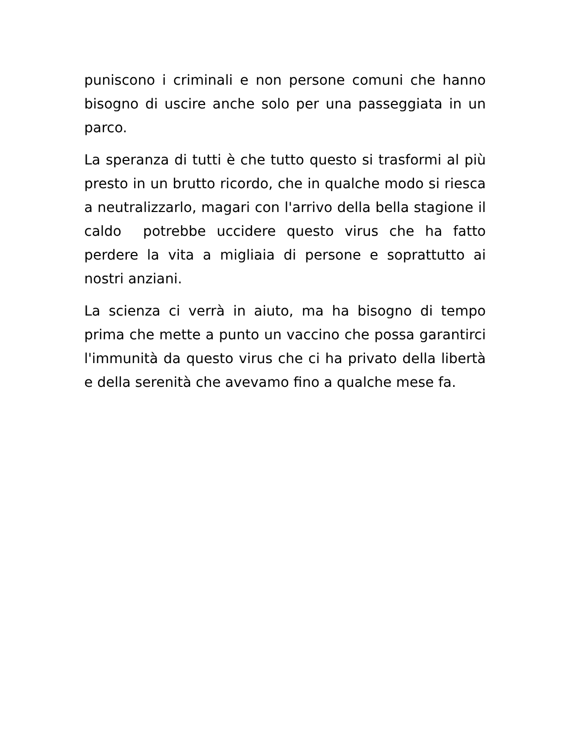puniscono i criminali e non persone comuni che hanno bisogno di uscire anche solo per una passeggiata in un parco.
La speranza di tutti è che tutto questo si trasformi al più presto in un brutto ricordo, che in qualche modo si riesca a neutralizzarlo, magari con l'arrivo della bella stagione il caldo potrebbe uccidere questo virus che ha fatto perdere la vita a migliaia di persone e soprattutto ai nostri anziani.
La scienza ci verrà in aiuto, ma ha bisogno di tempo prima che mette a punto un vaccino che possa garantirci l'immunità da questo virus che ci ha privato della libertà e della serenità che avevamo fino a qualche mese fa.